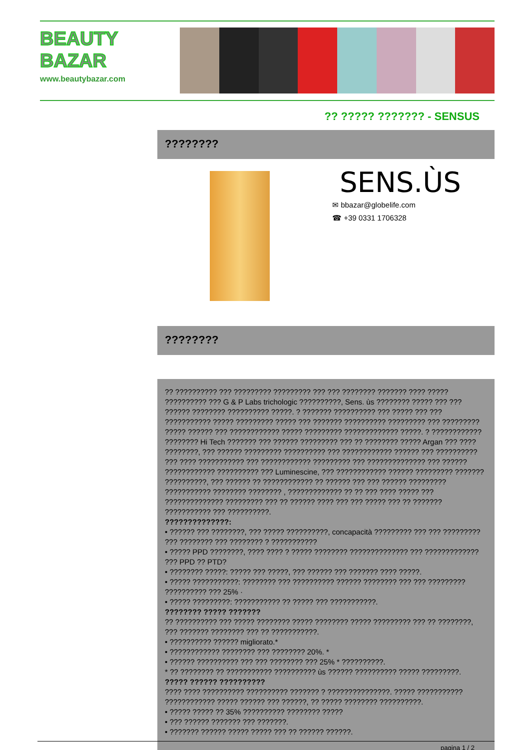BEAUTY
BAZAR
www.beautybazar.com
?? ????? ??????? - SENSUS
????????
SENS.ÙS
✉ bbazar@globelife.com
☎ +39 0331 1706328
????????
?? ?????????? ??? ????????? ????????? ??? ??? ???????? ??????? ???? ????? ?????????? ??? G & P Labs trichologic ??????????, Sens. ùs ???????? ????? ??? ??? ?????? ???????? ?????????? ?????. ? ??????? ?????????? ??? ????? ??? ??? ??????????? ????? ????????? ????? ??? ??????? ?????????? ????????? ??? ????????? ????? ?????? ??? ???????????? ????? ????????? ????????????? ?????. ? ???????????? ???????? Hi Tech ??????? ??? ?????? ????????? ??? ?? ???????? ????? Argan ??? ???? ????????, ??? ?????? ????????? ?????????? ??? ???????????? ?????? ??? ?????????? ??? ???? ??????????? ??? ???????????? ????????? ??? ?????????????? ??? ?????? ???????????? ?????????? ??? Luminescine, ??? ???????????? ?????? ????????? ??????? ??????????, ??? ?????? ?? ???????????? ?? ?????? ??? ??? ?????? ????????? ??????????? ???????? ???????? , ????????????? ?? ?? ??? ???? ????? ??? ?????????????? ????????? ??? ?? ?????? ???? ??? ??? ????? ??? ?? ??????? ??????????? ??? ??????????.
??????????????:
• ?????? ??? ????????, ??? ????? ??????????, concapacità ????????? ??? ??? ????????? ??? ???????? ??? ???????? ? ???????????
• ????? PPD ????????, ???? ???? ? ????? ???????? ?????????????? ??? ????????????? ??? PPD ?? PTD?
• ???????? ?????: ????? ??? ?????, ??? ?????? ??? ??????? ???? ?????.
• ????? ???????????: ???????? ??? ?????????? ?????? ???????? ??? ??? ????????? ?????????? ??? 25% ·
• ????? ?????????: ??????????? ?? ????? ??? ???????????.
???????? ????? ???????
?? ?????????? ??? ????? ???????? ????? ???????? ????? ????????? ??? ?? ????????, ??? ??????? ???????? ??? ?? ???????????.
• ?????????? ?????? migliorato.*
• ???????????? ???????? ??? ???????? 20%. *
• ?????? ?????????? ??? ??? ???????? ??? 25% * ??????????.
* ?? ???????? ?? ??????????? ?????????? ùs ?????? ?????????? ????? ?????????.
????? ?????? ??????????
???? ???? ?????????? ?????????? ??????? ? ???????????????. ????? ??????????? ???????????? ????? ?????? ??? ??????, ?? ????? ???????? ??????????.
• ????? ????? ?? 35% ?????????? ???????? ?????
• ??? ?????? ??????? ??? ???????.
• ??????? ?????? ????? ????? ??? ?? ?????? ??????.
pagina 1 / 2